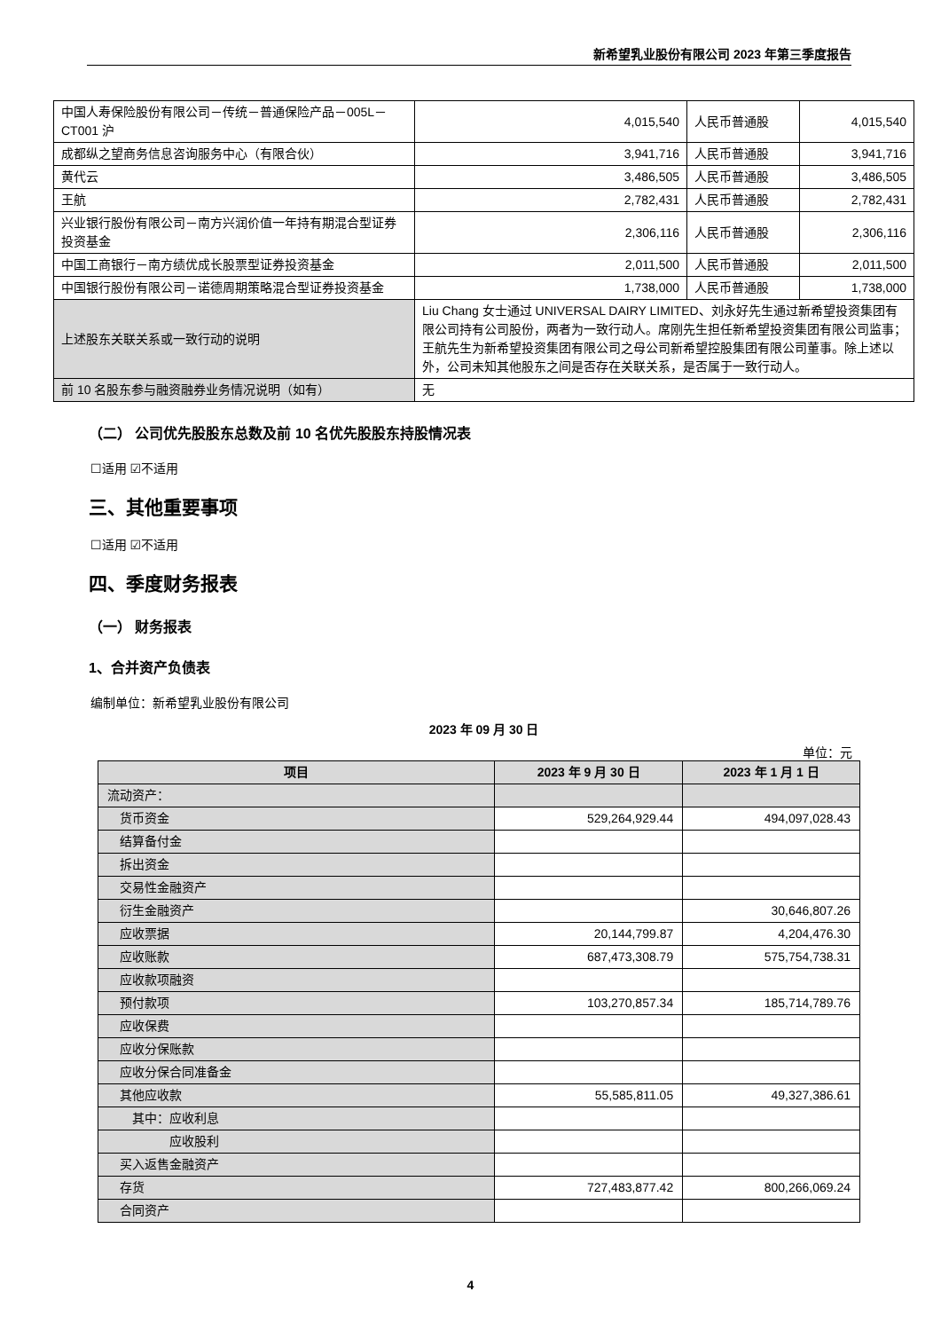新希望乳业股份有限公司 2023 年第三季度报告
| 中国人寿保险股份有限公司－传统－普通保险产品－005L－CT001 沪 | 4,015,540 | 人民币普通股 | 4,015,540 |
| 成都纵之望商务信息咨询服务中心（有限合伙） | 3,941,716 | 人民币普通股 | 3,941,716 |
| 黄代云 | 3,486,505 | 人民币普通股 | 3,486,505 |
| 王航 | 2,782,431 | 人民币普通股 | 2,782,431 |
| 兴业银行股份有限公司－南方兴润价值一年持有期混合型证券投资基金 | 2,306,116 | 人民币普通股 | 2,306,116 |
| 中国工商银行－南方绩优成长股票型证券投资基金 | 2,011,500 | 人民币普通股 | 2,011,500 |
| 中国银行股份有限公司－诺德周期策略混合型证券投资基金 | 1,738,000 | 人民币普通股 | 1,738,000 |
| 上述股东关联关系或一致行动的说明 | Liu Chang 女士通过 UNIVERSAL DAIRY LIMITED、刘永好先生通过新希望投资集团有限公司持有公司股份，两者为一致行动人。席刚先生担任新希望投资集团有限公司监事；王航先生为新希望投资集团有限公司之母公司新希望控股集团有限公司董事。除上述以外，公司未知其他股东之间是否存在关联关系，是否属于一致行动人。 | | |
| 前 10 名股东参与融资融券业务情况说明（如有） | 无 | | |
（二） 公司优先股股东总数及前 10 名优先股股东持股情况表
☐适用 ☑不适用
三、其他重要事项
☐适用 ☑不适用
四、季度财务报表
（一） 财务报表
1、合并资产负债表
编制单位：新希望乳业股份有限公司
2023 年 09 月 30 日
单位：元
| 项目 | 2023 年 9 月 30 日 | 2023 年 1 月 1 日 |
| --- | --- | --- |
| 流动资产： | | |
| 货币资金 | 529,264,929.44 | 494,097,028.43 |
| 结算备付金 | | |
| 拆出资金 | | |
| 交易性金融资产 | | |
| 衍生金融资产 | | 30,646,807.26 |
| 应收票据 | 20,144,799.87 | 4,204,476.30 |
| 应收账款 | 687,473,308.79 | 575,754,738.31 |
| 应收款项融资 | | |
| 预付款项 | 103,270,857.34 | 185,714,789.76 |
| 应收保费 | | |
| 应收分保账款 | | |
| 应收分保合同准备金 | | |
| 其他应收款 | 55,585,811.05 | 49,327,386.61 |
| 其中：应收利息 | | |
| 应收股利 | | |
| 买入返售金融资产 | | |
| 存货 | 727,483,877.42 | 800,266,069.24 |
| 合同资产 | | |
4